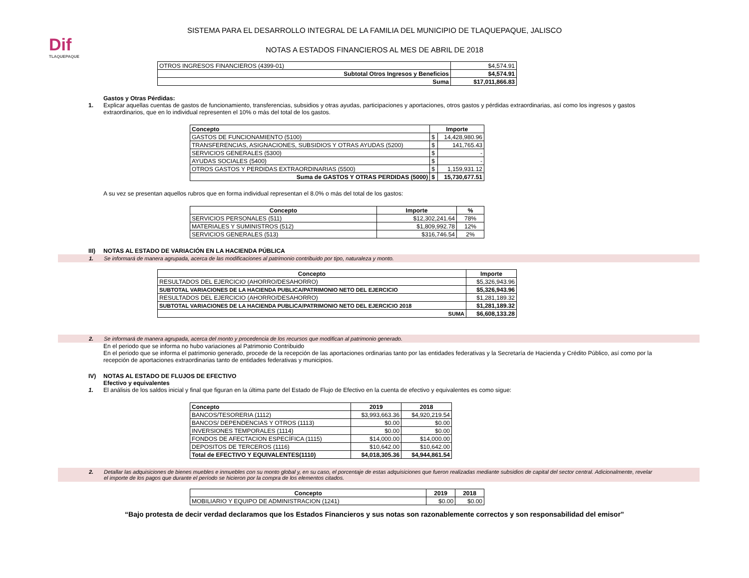Dif
TLAQUEPAQUE
SISTEMA PARA EL DESARROLLO INTEGRAL DE LA FAMILIA DEL MUNICIPIO DE TLAQUEPAQUE, JALISCO
NOTAS A ESTADOS FINANCIEROS AL MES DE ABRIL DE 2018
| OTROS INGRESOS FINANCIEROS (4399-01) | $4,574.91 |
| Subtotal Otros Ingresos y Beneficios | $4,574.91 |
| Suma | $17,011,866.83 |
Gastos y Otras Pérdidas:
1. Explicar aquellas cuentas de gastos de funcionamiento, transferencias, subsidios y otras ayudas, participaciones y aportaciones, otros gastos y pérdidas extraordinarias, así como los ingresos y gastos extraordinarios, que en lo individual representen el 10% o más del total de los gastos.
| Concepto | Importe | |
| --- | --- | --- |
| GASTOS DE FUNCIONAMIENTO (5100) | $ | 14,428,980.96 |
| TRANSFERENCIAS, ASIGNACIONES, SUBSIDIOS Y OTRAS AYUDAS (5200) | $ | 141,765.43 |
| SERVICIOS GENERALES (5300) | $ | - |
| AYUDAS SOCIALES (5400) | $ | - |
| OTROS GASTOS Y PERDIDAS EXTRAORDINARIAS (5500) | $ | 1,159,931.12 |
| Suma de GASTOS Y OTRAS PERDIDAS (5000) | $ | 15,730,677.51 |
A su vez se presentan aquellos rubros que en forma individual representan el 8.0% o más del total de los gastos:
| Concepto | Importe | % |
| --- | --- | --- |
| SERVICIOS PERSONALES (511) | $12,302,241.64 | 78% |
| MATERIALES Y SUMINISTROS (512) | $1,809,992.78 | 12% |
| SERVICIOS GENERALES (513) | $316,746.54 | 2% |
III) NOTAS AL ESTADO DE VARIACIÓN EN LA HACIENDA PÚBLICA
1. Se informará de manera agrupada, acerca de las modificaciones al patrimonio contribuido por tipo, naturaleza y monto.
| Concepto | Importe |
| --- | --- |
| RESULTADOS DEL EJERCICIO (AHORRO/DESAHORRO) | $5,326,943.96 |
| SUBTOTAL VARIACIONES DE LA HACIENDA PUBLICA/PATRIMONIO NETO DEL EJERCICIO | $5,326,943.96 |
| RESULTADOS DEL EJERCICIO (AHORRO/DESAHORRO) | $1,281,189.32 |
| SUBTOTAL VARIACIONES DE LA HACIENDA PUBLICA/PATRIMONIO NETO DEL EJERCICIO 2018 | $1,281,189.32 |
| SUMA | $6,608,133.28 |
2. Se informará de manera agrupada, acerca del monto y procedencia de los recursos que modifican al patrimonio generado.
En el periodo que se informa no hubo variaciones al Patrimonio Contribuido
En el periodo que se informa el patrimonio generado, procede de la recepción de las aportaciones ordinarias tanto por las entidades federativas y la Secretaría de Hacienda y Crédito Público, así como por la recepción de aportaciones extraordinarias tanto de entidades federativas y municipios.
IV) NOTAS AL ESTADO DE FLUJOS DE EFECTIVO
Efectivo y equivalentes
1. El análisis de los saldos inicial y final que figuran en la última parte del Estado de Flujo de Efectivo en la cuenta de efectivo y equivalentes es como sigue:
| Concepto | 2019 | 2018 |
| --- | --- | --- |
| BANCOS/TESORERIA (1112) | $3,993,663.36 | $4,920,219.54 |
| BANCOS/ DEPENDENCIAS Y OTROS (1113) | $0.00 | $0.00 |
| INVERSIONES TEMPORALES (1114) | $0.00 | $0.00 |
| FONDOS DE AFECTACION ESPECÍFICA (1115) | $14,000.00 | $14,000.00 |
| DEPOSITOS DE TERCEROS (1116) | $10,642.00 | $10,642.00 |
| Total de EFECTIVO Y EQUIVALENTES(1110) | $4,018,305.36 | $4,944,861.54 |
2. Detallar las adquisiciones de bienes muebles e inmuebles con su monto global y, en su caso, el porcentaje de estas adquisiciones que fueron realizadas mediante subsidios de capital del sector central. Adicionalmente, revelar el importe de los pagos que durante el período se hicieron por la compra de los elementos citados.
| Concepto | 2019 | 2018 |
| --- | --- | --- |
| MOBILIARIO Y EQUIPO DE ADMINISTRACION (1241) | $0.00 | $0.00 |
“Bajo protesta de decir verdad declaramos que los Estados Financieros y sus notas son razonablemente correctos y son responsabilidad del emisor”